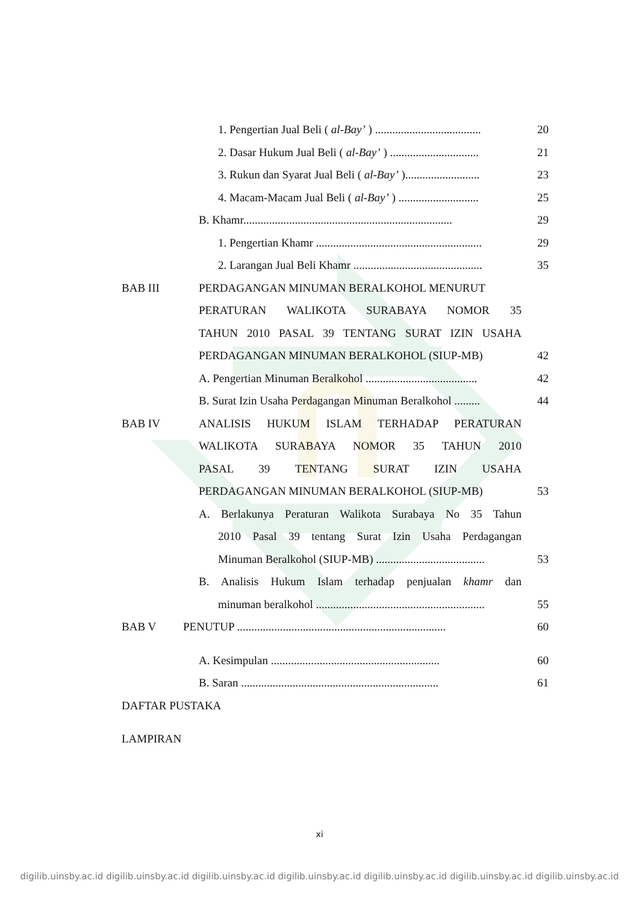1. Pengertian Jual Beli ( al-Bay’ ) .....................................
20
2. Dasar Hukum Jual Beli ( al-Bay’ ) ...............................
21
3. Rukun dan Syarat Jual Beli ( al-Bay’ )..........................
23
4. Macam-Macam Jual Beli ( al-Bay’ ) ............................
25
B. Khamr.........................................................................
29
1. Pengertian Khamr ..........................................................
29
2. Larangan Jual Beli Khamr .............................................
35
BAB III PERDAGANGAN MINUMAN BERALKOHOL MENURUT
PERATURAN WALIKOTA SURABAYA NOMOR 35
TAHUN 2010 PASAL 39 TENTANG SURAT IZIN USAHA
PERDAGANGAN MINUMAN BERALKOHOL (SIUP-MB) 42
A. Pengertian Minuman Beralkohol .......................................
42
B. Surat Izin Usaha Perdagangan Minuman Beralkohol .........
44
BAB IV ANALISIS HUKUM ISLAM TERHADAP PERATURAN
WALIKOTA SURABAYA NOMOR 35 TAHUN 2010
PASAL 39 TENTANG SURAT IZIN USAHA
PERDAGANGAN MINUMAN BERALKOHOL (SIUP-MB) 53
A. Berlakunya Peraturan Walikota Surabaya No 35 Tahun
2010 Pasal 39 tentang Surat Izin Usaha Perdagangan
Minuman Beralkohol (SIUP-MB) ......................................
53
B. Analisis Hukum Islam terhadap penjualan khamr dan
minuman beralkohol ...........................................................
55
BAB V PENUTUP .........................................................................
60
A. Kesimpulan ...........................................................
60
B. Saran .....................................................................
61
DAFTAR PUSTAKA
LAMPIRAN
xi
digilib.uinsby.ac.id digilib.uinsby.ac.id digilib.uinsby.ac.id digilib.uinsby.ac.id digilib.uinsby.ac.id digilib.uinsby.ac.id digilib.uinsby.ac.id